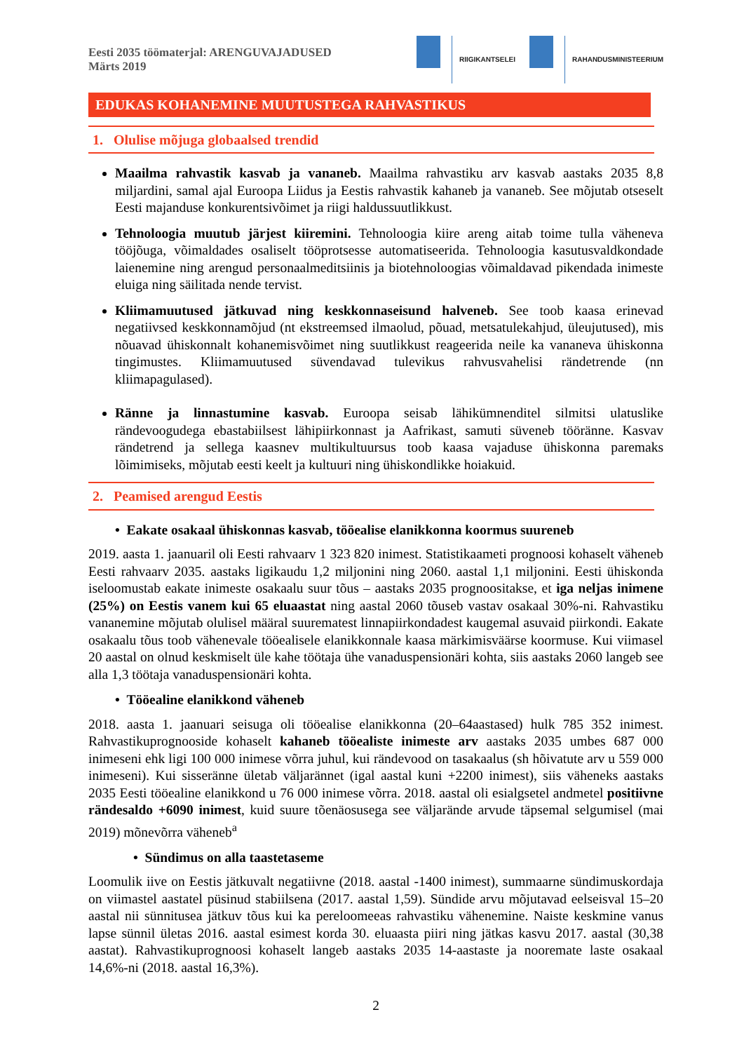Eesti 2035 töömaterjal: ARENGUVAJADUSED
Märts 2019
RIIGIKANTSELEI RAHANDUSMINISTEERIUM
EDUKAS KOHANEMINE MUUTUSTEGA RAHVASTIKUS
1. Olulise mõjuga globaalsed trendid
Maailma rahvastik kasvab ja vananeb. Maailma rahvastiku arv kasvab aastaks 2035 8,8 miljardini, samal ajal Euroopa Liidus ja Eestis rahvastik kahaneb ja vananeb. See mõjutab otseselt Eesti majanduse konkurentsivõimet ja riigi haldussuutlikkust.
Tehnoloogia muutub järjest kiiremini. Tehnoloogia kiire areng aitab toime tulla väheneva tööjõuga, võimaldades osaliselt tööprotsesse automatiseerida. Tehnoloogia kasutusvaldkondade laienemine ning arengud personaalmeditsiinis ja biotehnoloogias võimaldavad pikendada inimeste eluiga ning säilitada nende tervist.
Kliimamuutused jätkuvad ning keskkonnaseisund halveneb. See toob kaasa erinevad negatiivsed keskkonnamõjud (nt ekstreemsed ilmaolud, põuad, metsatulekahjud, üleujutused), mis nõuavad ühiskonnalt kohanemisvõimet ning suutlikkust reageerida neile ka vananeva ühiskonna tingimustes. Kliimamuutused süvendavad tulevikus rahvusvahelisi rändetrende (nn kliimapagulased).
Ränne ja linnastumine kasvab. Euroopa seisab lähikümnenditel silmitsi ulatuslike rändevoogudega ebastabiilsest lähipiirkonnast ja Aafrikast, samuti süveneb tööränne. Kasvav rändetrend ja sellega kaasnev multikultuursus toob kaasa vajaduse ühiskonna paremaks lõimimiseks, mõjutab eesti keelt ja kultuuri ning ühiskondlikke hoiakuid.
2. Peamised arengud Eestis
• Eakate osakaal ühiskonnas kasvab, tööealise elanikkonna koormus suureneb
2019. aasta 1. jaanuaril oli Eesti rahvaarv 1 323 820 inimest. Statistikaameti prognoosi kohaselt väheneb Eesti rahvaarv 2035. aastaks ligikaudu 1,2 miljonini ning 2060. aastal 1,1 miljonini. Eesti ühiskonda iseloomustab eakate inimeste osakaalu suur tõus – aastaks 2035 prognoositakse, et iga neljas inimene (25%) on Eestis vanem kui 65 eluaastat ning aastal 2060 tõuseb vastav osakaal 30%-ni. Rahvastiku vananemine mõjutab olulisel määral suurematest linnapiirkondadest kaugemal asuvaid piirkondi. Eakate osakaalu tõus toob vähenevale tööealisele elanikkonnale kaasa märkimisväärse koormuse. Kui viimasel 20 aastal on olnud keskmiselt üle kahe töötaja ühe vanaduspensionäri kohta, siis aastaks 2060 langeb see alla 1,3 töötaja vanaduspensionäri kohta.
• Tööealine elanikkond väheneb
2018. aasta 1. jaanuari seisuga oli tööealise elanikkonna (20–64aastased) hulk 785 352 inimest. Rahvastikuprognooside kohaselt kahaneb tööealiste inimeste arv aastaks 2035 umbes 687 000 inimeseni ehk ligi 100 000 inimese võrra juhul, kui rändevood on tasakaalus (sh hõivatute arv u 559 000 inimeseni). Kui sisseränne ületab väljarännet (igal aastal kuni +2200 inimest), siis väheneks aastaks 2035 Eesti tööealine elanikkond u 76 000 inimese võrra. 2018. aastal oli esialgsetel andmetel positiivne rändesaldo +6090 inimest, kuid suure tõenäosusega see väljarände arvude täpsemal selgumisel (mai 2019) mõnevõrra väheneb<sup>a</sup>
• Sündimus on alla taastetaseme
Loomulik iive on Eestis jätkuvalt negatiivne (2018. aastal -1400 inimest), summaarne sündimuskordaja on viimastel aastatel püsinud stabiilsena (2017. aastal 1,59). Sündide arvu mõjutavad eelseisval 15–20 aastal nii sünnitusea jätkuv tõus kui ka pereloomeeas rahvastiku vähenemine. Naiste keskmine vanus lapse sünnil ületas 2016. aastal esimest korda 30. eluaasta piiri ning jätkas kasvu 2017. aastal (30,38 aastat). Rahvastikuprognoosi kohaselt langeb aastaks 2035 14-aastaste ja nooremate laste osakaal 14,6%-ni (2018. aastal 16,3%).
2